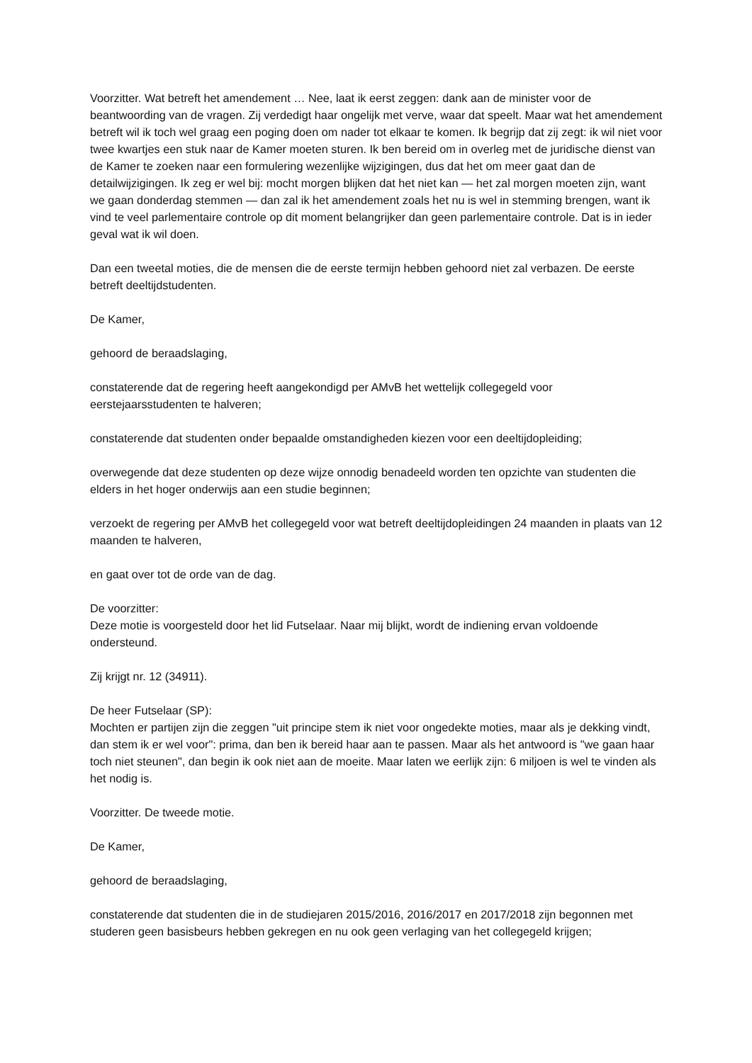Voorzitter. Wat betreft het amendement … Nee, laat ik eerst zeggen: dank aan de minister voor de beantwoording van de vragen. Zij verdedigt haar ongelijk met verve, waar dat speelt. Maar wat het amendement betreft wil ik toch wel graag een poging doen om nader tot elkaar te komen. Ik begrijp dat zij zegt: ik wil niet voor twee kwartjes een stuk naar de Kamer moeten sturen. Ik ben bereid om in overleg met de juridische dienst van de Kamer te zoeken naar een formulering wezenlijke wijzigingen, dus dat het om meer gaat dan de detailwijzigingen. Ik zeg er wel bij: mocht morgen blijken dat het niet kan — het zal morgen moeten zijn, want we gaan donderdag stemmen — dan zal ik het amendement zoals het nu is wel in stemming brengen, want ik vind te veel parlementaire controle op dit moment belangrijker dan geen parlementaire controle. Dat is in ieder geval wat ik wil doen.
Dan een tweetal moties, die de mensen die de eerste termijn hebben gehoord niet zal verbazen. De eerste betreft deeltijdstudenten.
De Kamer,
gehoord de beraadslaging,
constaterende dat de regering heeft aangekondigd per AMvB het wettelijk collegegeld voor eerstejaarsstudenten te halveren;
constaterende dat studenten onder bepaalde omstandigheden kiezen voor een deeltijdopleiding;
overwegende dat deze studenten op deze wijze onnodig benadeeld worden ten opzichte van studenten die elders in het hoger onderwijs aan een studie beginnen;
verzoekt de regering per AMvB het collegegeld voor wat betreft deeltijdopleidingen 24 maanden in plaats van 12 maanden te halveren,
en gaat over tot de orde van de dag.
De voorzitter:
Deze motie is voorgesteld door het lid Futselaar. Naar mij blijkt, wordt de indiening ervan voldoende ondersteund.
Zij krijgt nr. 12 (34911).
De heer Futselaar (SP):
Mochten er partijen zijn die zeggen "uit principe stem ik niet voor ongedekte moties, maar als je dekking vindt, dan stem ik er wel voor": prima, dan ben ik bereid haar aan te passen. Maar als het antwoord is "we gaan haar toch niet steunen", dan begin ik ook niet aan de moeite. Maar laten we eerlijk zijn: 6 miljoen is wel te vinden als het nodig is.
Voorzitter. De tweede motie.
De Kamer,
gehoord de beraadslaging,
constaterende dat studenten die in de studiejaren 2015/2016, 2016/2017 en 2017/2018 zijn begonnen met studeren geen basisbeurs hebben gekregen en nu ook geen verlaging van het collegegeld krijgen;